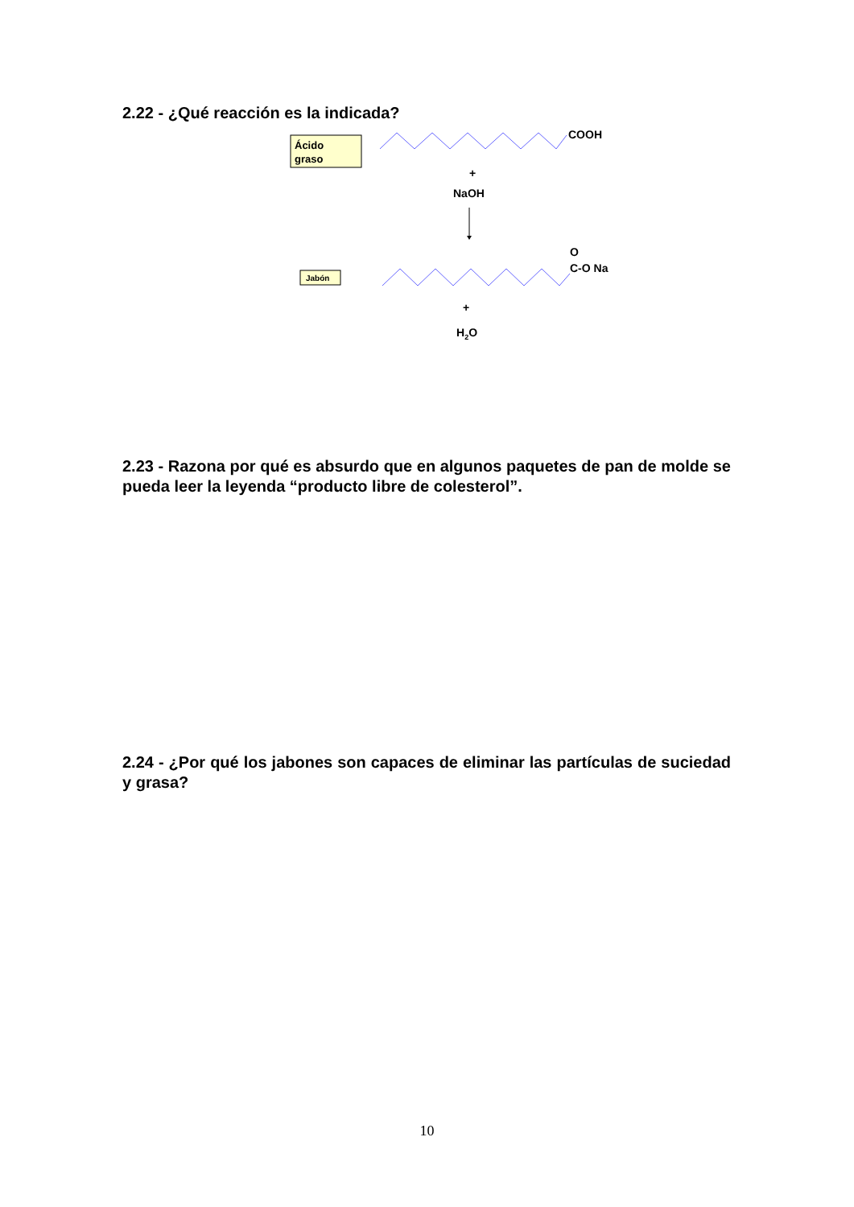2.22 - ¿Qué reacción es la indicada?
Ácido
graso
COOH
+
NaOH
Jabón
O
C-O Na
+
H2O
2.23 - Razona por qué es absurdo que en algunos paquetes de pan de molde se pueda leer la leyenda “producto libre de colesterol”.
2.24 - ¿Por qué los jabones son capaces de eliminar las partículas de suciedad y grasa?
10